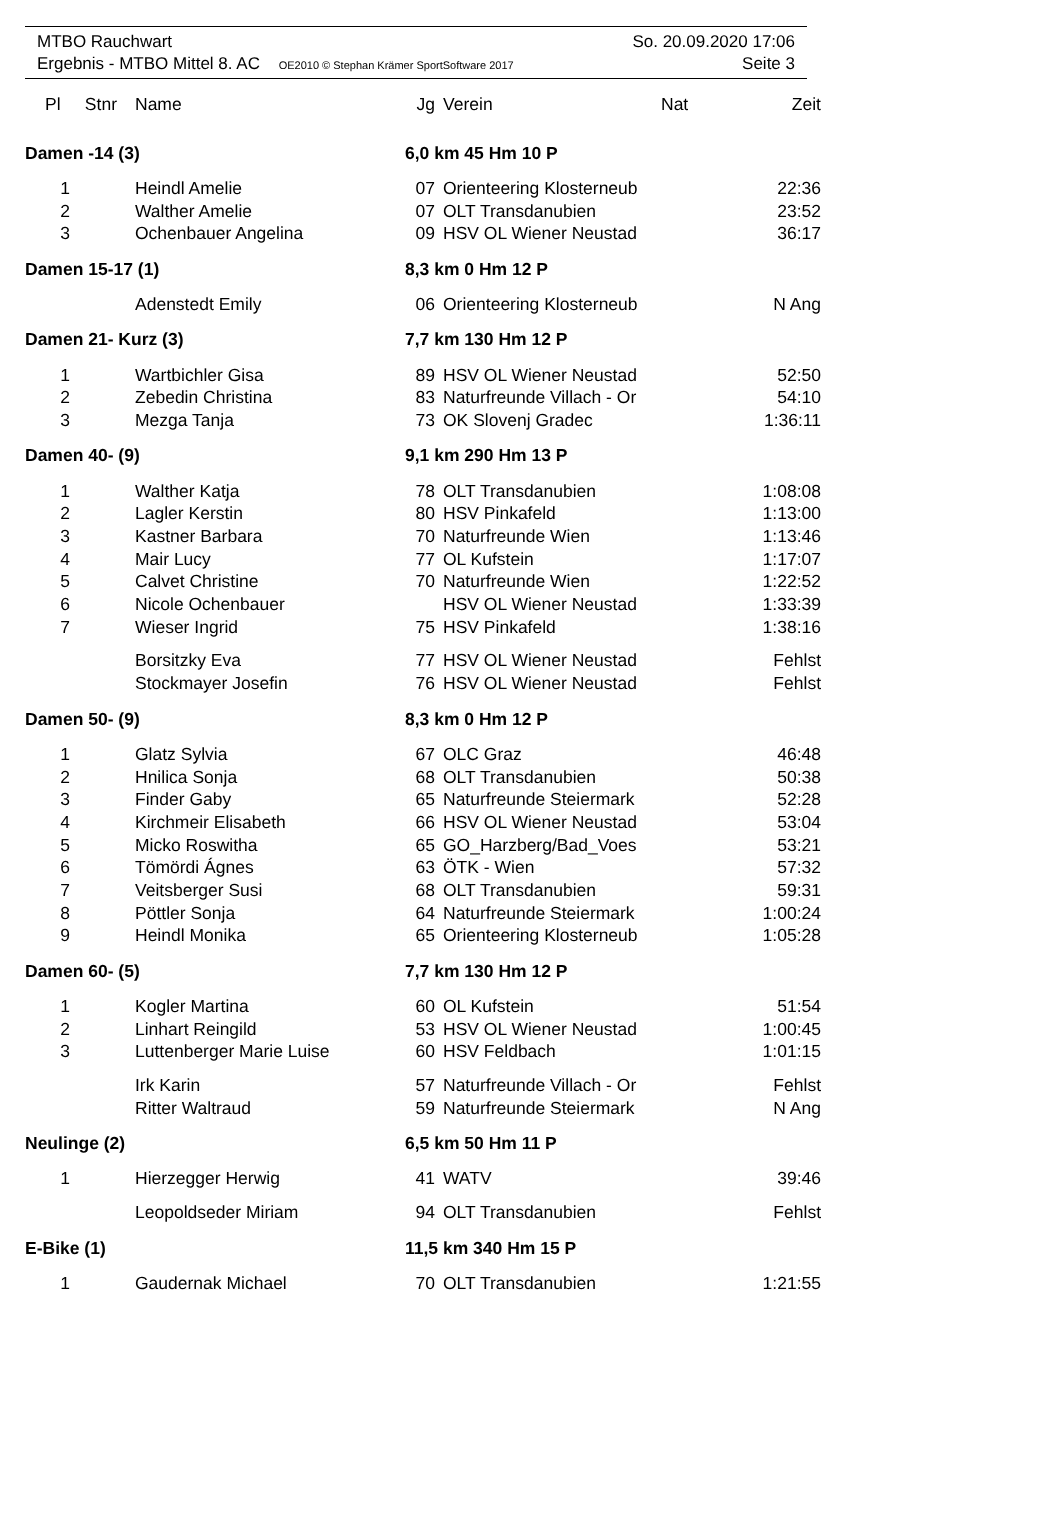MTBO Rauchwart So. 20.09.2020 17:06
Ergebnis - MTBO Mittel 8. AC OE2010 © Stephan Krämer SportSoftware 2017 Seite 3
| Pl Stnr | Name | | Jg | Verein | Nat | Zeit |
| --- | --- | --- | --- | --- | --- | --- |
| Damen -14 (3) | | | 6,0 km 45 Hm 10 P | | | |
| 1 | Heindl Amelie | | 07 | Orienteering Klosterneub | | 22:36 |
| 2 | Walther Amelie | | 07 | OLT Transdanubien | | 23:52 |
| 3 | Ochenbauer Angelina | | 09 | HSV OL Wiener Neustad | | 36:17 |
| Damen 15-17 (1) | | | 8,3 km 0 Hm 12 P | | | |
| | Adenstedt Emily | | 06 | Orienteering Klosterneub | | N Ang |
| Damen 21- Kurz (3) | | | 7,7 km 130 Hm 12 P | | | |
| 1 | Wartbichler Gisa | | 89 | HSV OL Wiener Neustad | | 52:50 |
| 2 | Zebedin Christina | | 83 | Naturfreunde Villach - Or | | 54:10 |
| 3 | Mezga Tanja | | 73 | OK Slovenj Gradec | | 1:36:11 |
| Damen 40- (9) | | | 9,1 km 290 Hm 13 P | | | |
| 1 | Walther Katja | | 78 | OLT Transdanubien | | 1:08:08 |
| 2 | Lagler Kerstin | | 80 | HSV Pinkafeld | | 1:13:00 |
| 3 | Kastner Barbara | | 70 | Naturfreunde Wien | | 1:13:46 |
| 4 | Mair Lucy | | 77 | OL Kufstein | | 1:17:07 |
| 5 | Calvet Christine | | 70 | Naturfreunde Wien | | 1:22:52 |
| 6 | Nicole Ochenbauer | | | HSV OL Wiener Neustad | | 1:33:39 |
| 7 | Wieser Ingrid | | 75 | HSV Pinkafeld | | 1:38:16 |
| | Borsitzky Eva | | 77 | HSV OL Wiener Neustad | | Fehlst |
| | Stockmayer Josefin | | 76 | HSV OL Wiener Neustad | | Fehlst |
| Damen 50- (9) | | | 8,3 km 0 Hm 12 P | | | |
| 1 | Glatz Sylvia | | 67 | OLC Graz | | 46:48 |
| 2 | Hnilica Sonja | | 68 | OLT Transdanubien | | 50:38 |
| 3 | Finder Gaby | | 65 | Naturfreunde Steiermark | | 52:28 |
| 4 | Kirchmeir Elisabeth | | 66 | HSV OL Wiener Neustad | | 53:04 |
| 5 | Micko Roswitha | | 65 | GO_Harzberg/Bad_Voes | | 53:21 |
| 6 | Tömördi Ágnes | | 63 | ÖTK - Wien | | 57:32 |
| 7 | Veitsberger Susi | | 68 | OLT Transdanubien | | 59:31 |
| 8 | Pöttler Sonja | | 64 | Naturfreunde Steiermark | | 1:00:24 |
| 9 | Heindl Monika | | 65 | Orienteering Klosterneub | | 1:05:28 |
| Damen 60- (5) | | | 7,7 km 130 Hm 12 P | | | |
| 1 | Kogler Martina | | 60 | OL Kufstein | | 51:54 |
| 2 | Linhart Reingild | | 53 | HSV OL Wiener Neustad | | 1:00:45 |
| 3 | Luttenberger Marie Luise | | 60 | HSV Feldbach | | 1:01:15 |
| | Irk Karin | | 57 | Naturfreunde Villach - Or | | Fehlst |
| | Ritter Waltraud | | 59 | Naturfreunde Steiermark | | N Ang |
| Neulinge (2) | | | 6,5 km 50 Hm 11 P | | | |
| 1 | Hierzegger Herwig | | 41 | WATV | | 39:46 |
| | Leopoldseder Miriam | | 94 | OLT Transdanubien | | Fehlst |
| E-Bike (1) | | | 11,5 km 340 Hm 15 P | | | |
| 1 | Gaudernak Michael | | 70 | OLT Transdanubien | | 1:21:55 |